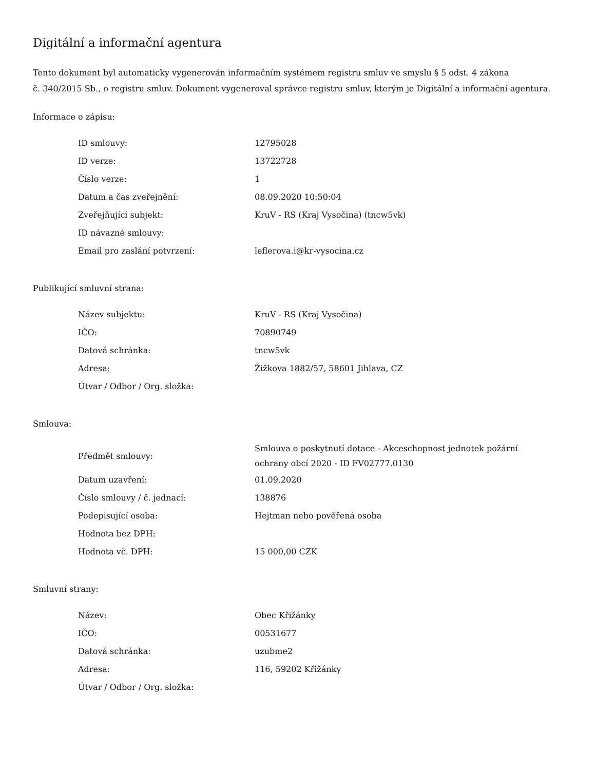Digitální a informační agentura
Tento dokument byl automaticky vygenerován informačním systémem registru smluv ve smyslu § 5 odst. 4 zákona
č. 340/2015 Sb., o registru smluv. Dokument vygeneroval správce registru smluv, kterým je Digitální a informační agentura.
Informace o zápisu:
| ID smlouvy: | 12795028 |
| ID verze: | 13722728 |
| Číslo verze: | 1 |
| Datum a čas zveřejnění: | 08.09.2020 10:50:04 |
| Zveřejňující subjekt: | KruV - RS (Kraj Vysočina) (tncw5vk) |
| ID návazné smlouvy: | |
| Email pro zaslání potvrzení: | leflerova.i@kr-vysocina.cz |
Publikující smluvní strana:
| Název subjektu: | KruV - RS (Kraj Vysočina) |
| IČO: | 70890749 |
| Datová schránka: | tncw5vk |
| Adresa: | Žižkova 1882/57, 58601 Jihlava, CZ |
| Útvar / Odbor / Org. složka: | |
Smlouva:
| Předmět smlouvy: | Smlouva o poskytnutí dotace - Akceschopnost jednotek požární ochrany obcí 2020 - ID FV02777.0130 |
| Datum uzavření: | 01.09.2020 |
| Číslo smlouvy / č. jednací: | 138876 |
| Podepisující osoba: | Hejtman nebo pověřená osoba |
| Hodnota bez DPH: | |
| Hodnota vč. DPH: | 15 000,00 CZK |
Smluvní strany:
| Název: | Obec Křižánky |
| IČO: | 00531677 |
| Datová schránka: | uzubme2 |
| Adresa: | 116, 59202 Křižánky |
| Útvar / Odbor / Org. složka: | |